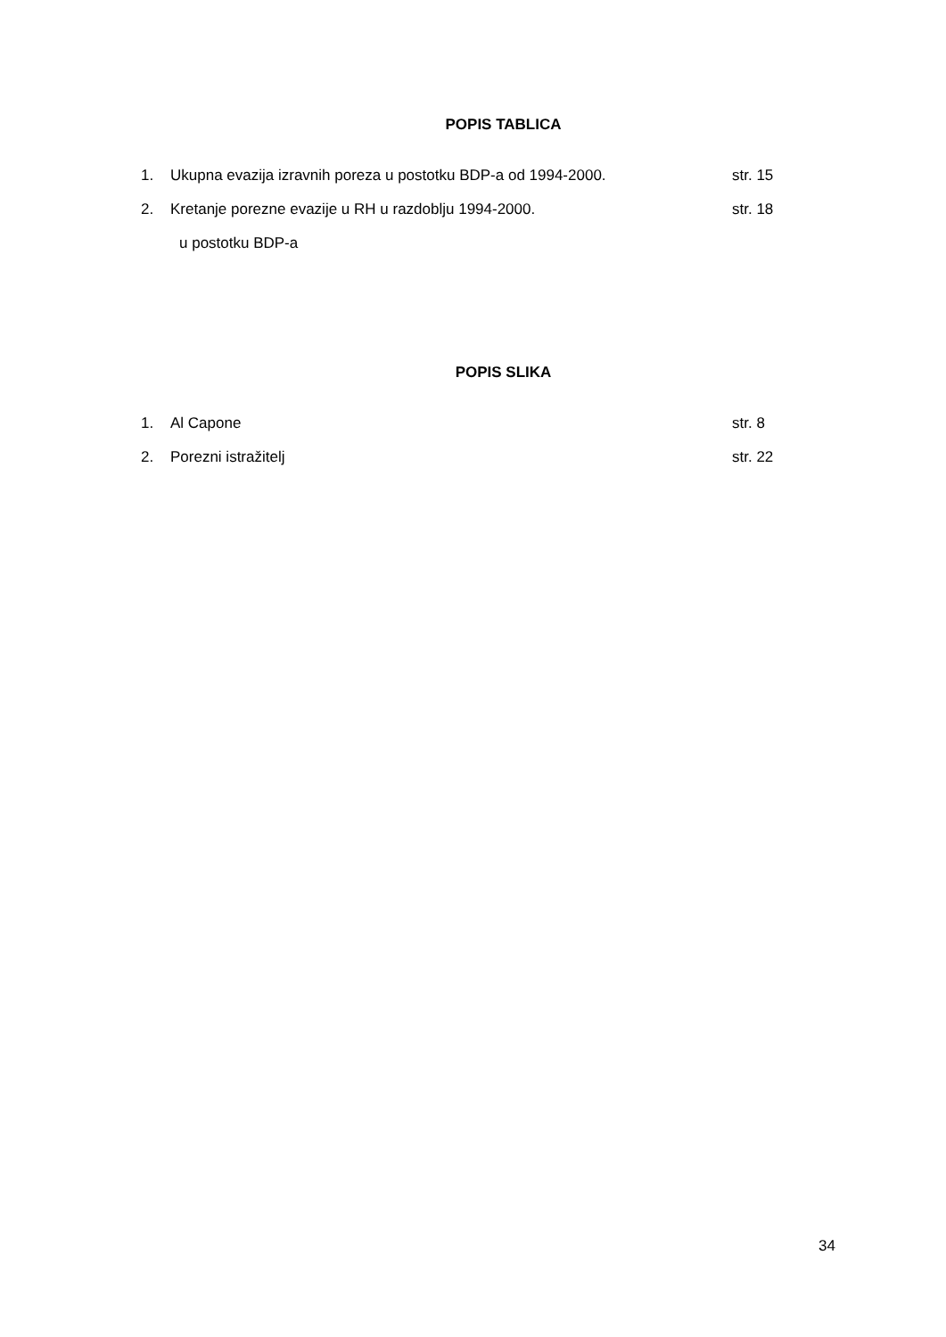POPIS TABLICA
1. Ukupna evazija izravnih poreza u postotku BDP-a od 1994-2000. str. 15
2. Kretanje porezne evazije u RH u razdoblju 1994-2000. str. 18
u postotku BDP-a
POPIS SLIKA
1. Al Capone str. 8
2. Porezni istražitelj str. 22
34